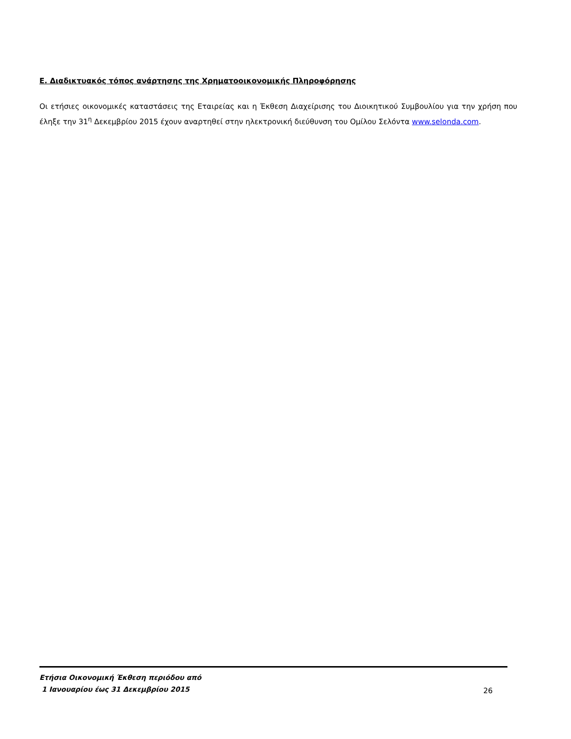Ε. Διαδικτυακός τόπος ανάρτησης της Χρηματοοικονομικής Πληροφόρησης
Οι ετήσιες οικονομικές καταστάσεις της Εταιρείας και η Έκθεση Διαχείρισης του Διοικητικού Συμβουλίου για την χρήση που έληξε την 31<sup>η</sup> Δεκεμβρίου 2015 έχουν αναρτηθεί στην ηλεκτρονική διεύθυνση του Ομίλου Σελόντα www.selonda.com.
Ετήσια Οικονομική Έκθεση περιόδου από
1 Ιανουαρίου έως 31 Δεκεμβρίου 2015
26